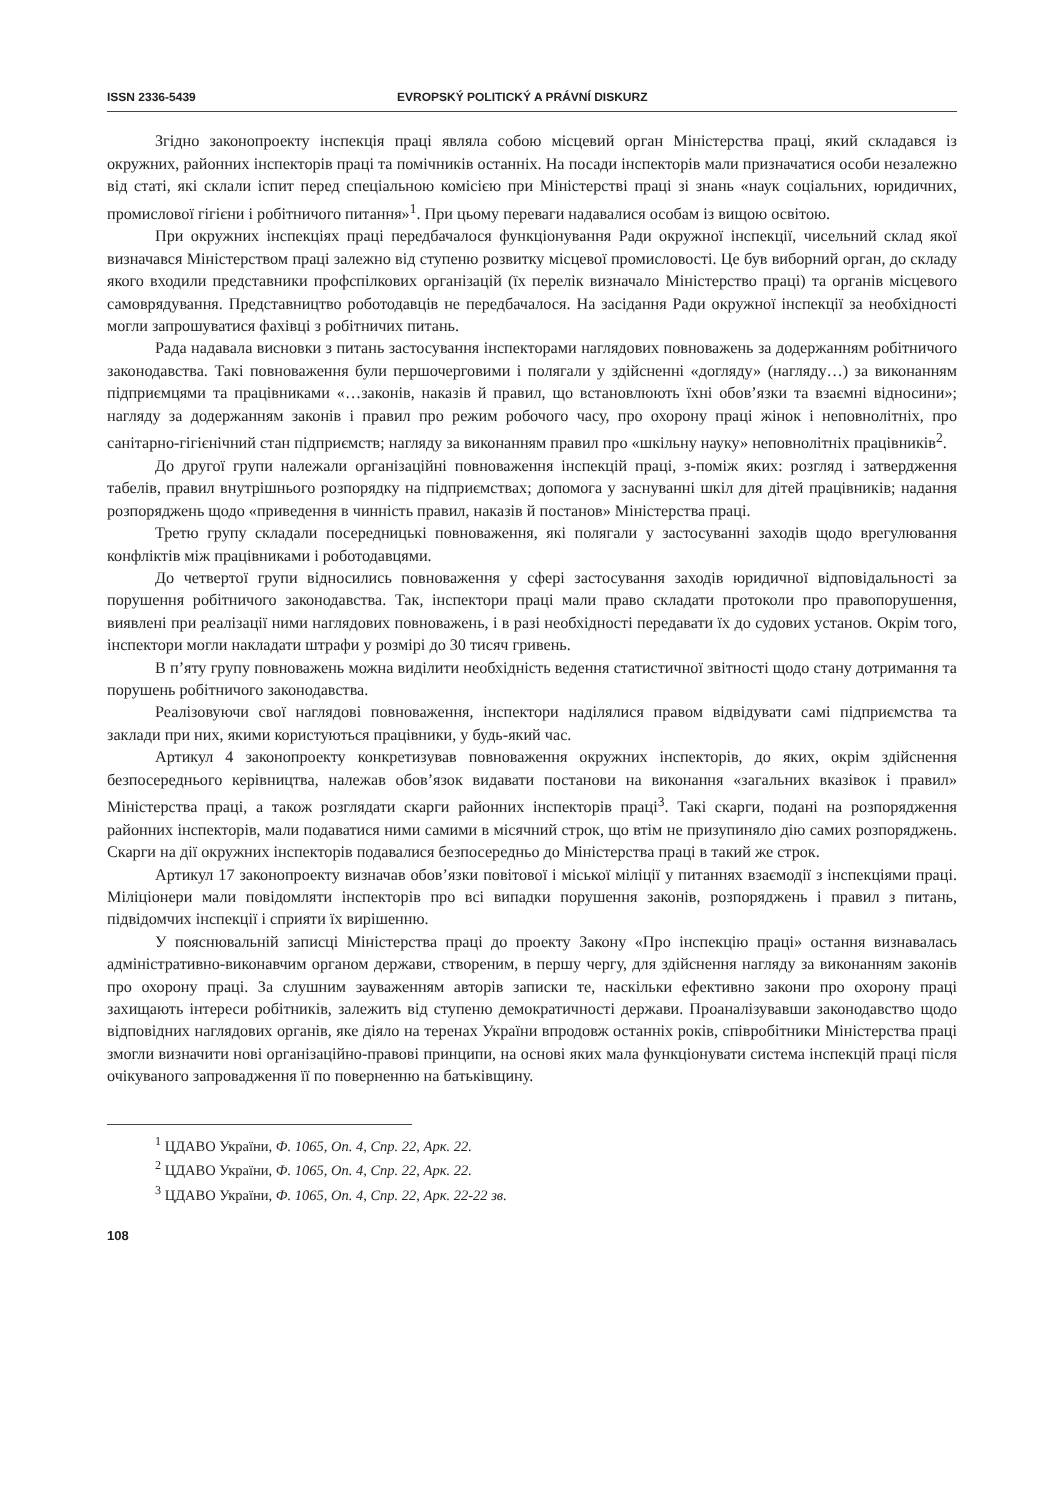ISSN 2336-5439 EVROPSKÝ POLITICKÝ A PRÁVNÍ DISKURZ
Згідно законопроекту інспекція праці являла собою місцевий орган Міністерства праці, який складався із окружних, районних інспекторів праці та помічників останніх. На посади інспекторів мали призначатися особи незалежно від статі, які склали іспит перед спеціальною комісією при Міністерстві праці зі знань «наук соціальних, юридичних, промислової гігієни і робітничого питання»<sup>1</sup>. При цьому переваги надавалися особам із вищою освітою.
При окружних інспекціях праці передбачалося функціонування Ради окружної інспекції, чисельний склад якої визначався Міністерством праці залежно від ступеню розвитку місцевої промисловості. Це був виборний орган, до складу якого входили представники профспілкових організацій (їх перелік визначало Міністерство праці) та органів місцевого самоврядування. Представництво роботодавців не передбачалося. На засідання Ради окружної інспекції за необхідності могли запрошуватися фахівці з робітничих питань.
Рада надавала висновки з питань застосування інспекторами наглядових повноважень за додержанням робітничого законодавства. Такі повноваження були першочерговими і полягали у здійсненні «догляду» (нагляду…) за виконанням підприємцями та працівниками «…законів, наказів й правил, що встановлюють їхні обов’язки та взаємні відносини»; нагляду за додержанням законів і правил про режим робочого часу, про охорону праці жінок і неповнолітніх, про санітарно-гігієнічний стан підприємств; нагляду за виконанням правил про «шкільну науку» неповнолітніх працівників<sup>2</sup>.
До другої групи належали організаційні повноваження інспекцій праці, з-поміж яких: розгляд і затвердження табелів, правил внутрішнього розпорядку на підприємствах; допомога у заснуванні шкіл для дітей працівників; надання розпоряджень щодо «приведення в чинність правил, наказів й постанов» Міністерства праці.
Третю групу складали посередницькі повноваження, які полягали у застосуванні заходів щодо врегулювання конфліктів між працівниками і роботодавцями.
До четвертої групи відносились повноваження у сфері застосування заходів юридичної відповідальності за порушення робітничого законодавства. Так, інспектори праці мали право складати протоколи про правопорушення, виявлені при реалізації ними наглядових повноважень, і в разі необхідності передавати їх до судових установ. Окрім того, інспектори могли накладати штрафи у розмірі до 30 тисяч гривень.
В п’яту групу повноважень можна виділити необхідність ведення статистичної звітності щодо стану дотримання та порушень робітничого законодавства.
Реалізовуючи свої наглядові повноваження, інспектори наділялися правом відвідувати самі підприємства та заклади при них, якими користуються працівники, у будь-який час.
Артикул 4 законопроекту конкретизував повноваження окружних інспекторів, до яких, окрім здійснення безпосереднього керівництва, належав обов’язок видавати постанови на виконання «загальних вказівок і правил» Міністерства праці, а також розглядати скарги районних інспекторів праці<sup>3</sup>. Такі скарги, подані на розпорядження районних інспекторів, мали подаватися ними самими в місячний строк, що втім не призупиняло дію самих розпоряджень. Скарги на дії окружних інспекторів подавалися безпосередньо до Міністерства праці в такий же строк.
Артикул 17 законопроекту визначав обов’язки повітової і міської міліції у питаннях взаємодії з інспекціями праці. Міліціонери мали повідомляти інспекторів про всі випадки порушення законів, розпоряджень і правил з питань, підвідомчих інспекції і сприяти їх вирішенню.
У пояснювальній записці Міністерства праці до проекту Закону «Про інспекцію праці» остання визнавалась адміністративно-виконавчим органом держави, створеним, в першу чергу, для здійснення нагляду за виконанням законів про охорону праці. За слушним зауваженням авторів записки те, наскільки ефективно закони про охорону праці захищають інтереси робітників, залежить від ступеню демократичності держави. Проаналізувавши законодавство щодо відповідних наглядових органів, яке діяло на теренах України впродовж останніх років, співробітники Міністерства праці змогли визначити нові організаційно-правові принципи, на основі яких мала функціонувати система інспекцій праці після очікуваного запровадження її по поверненню на батьківщину.
<sup>1</sup> ЦДАВО України, Ф. 1065, Оп. 4, Спр. 22, Арк. 22.
<sup>2</sup> ЦДАВО України, Ф. 1065, Оп. 4, Спр. 22, Арк. 22.
<sup>3</sup> ЦДАВО України, Ф. 1065, Оп. 4, Спр. 22, Арк. 22-22 зв.
108